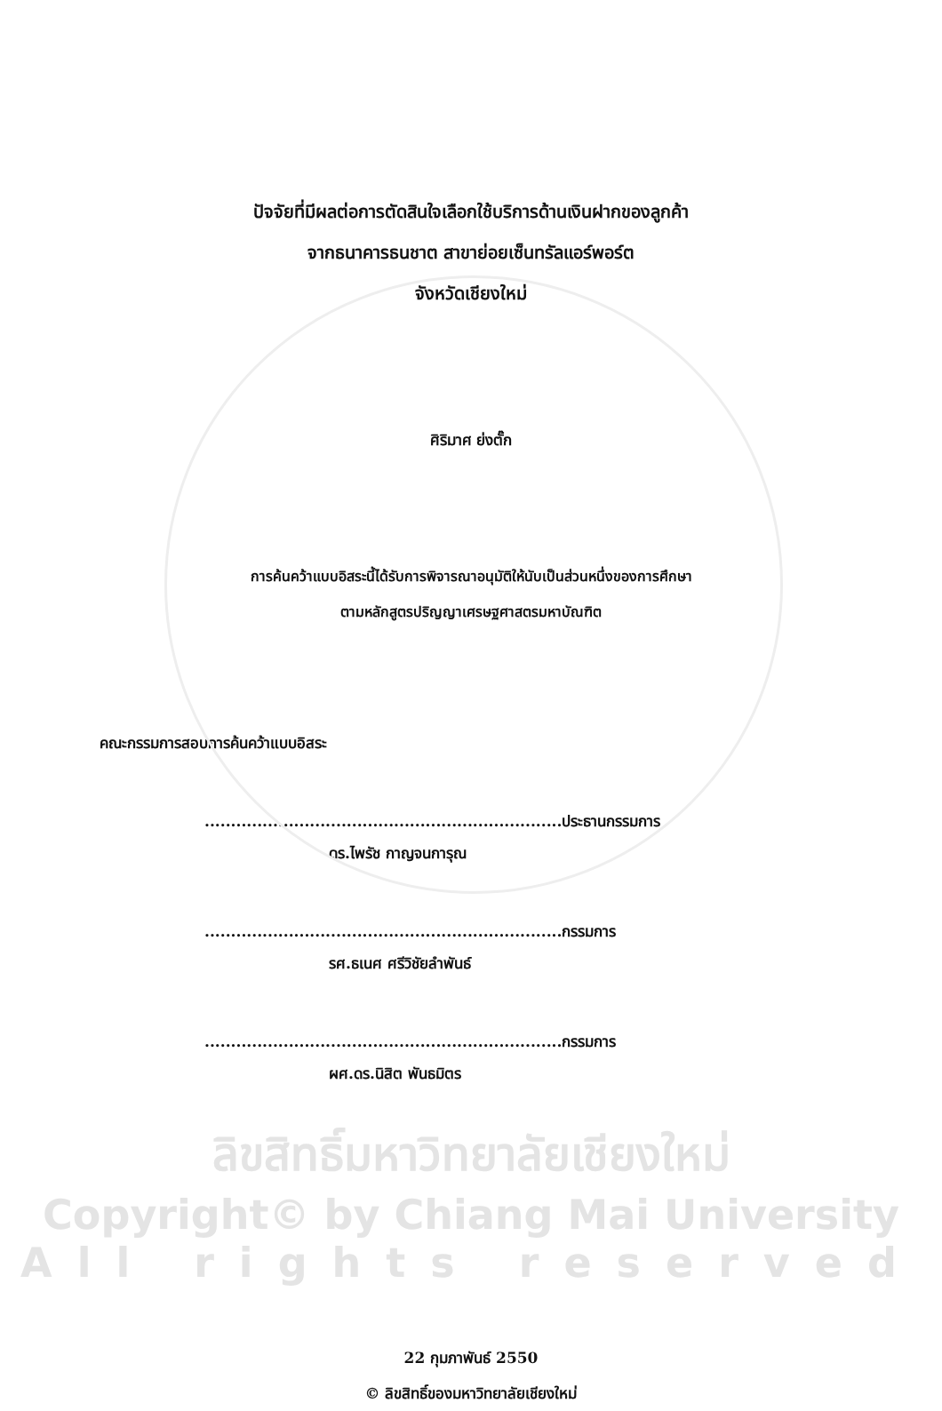ปัจจัยที่มีผลต่อการตัดสินใจเลือกใช้บริการด้านเงินฝากของลูกค้า
จากธนาคารธนชาต สาขาย่อยเซ็นทรัลแอร์พอร์ต
จังหวัดเชียงใหม่
ศิริมาศ ย่งตั๊ก
การค้นคว้าแบบอิสระนี้ได้รับการพิจารณาอนุมัติให้นับเป็นส่วนหนึ่งของการศึกษา
ตามหลักสูตรปริญญาเศรษฐศาสตรมหาบัณฑิต
คณะกรรมการสอบการค้นคว้าแบบอิสระ
....................................................................ประธานกรรมการ
ดร.ไพรัช กาญจนการุณ
....................................................................กรรมการ
รศ.ธเนศ ศรีวิชัยลำพันธ์
....................................................................กรรมการ
ผศ.ดร.นิสิต พันธมิตร
ลิขสิทธิ์มหาวิทยาลัยเชียงใหม่
Copyright© by Chiang Mai University
All rights reserved
22 กุมภาพันธ์ 2550
© ลิขสิทธิ์ของมหาวิทยาลัยเชียงใหม่